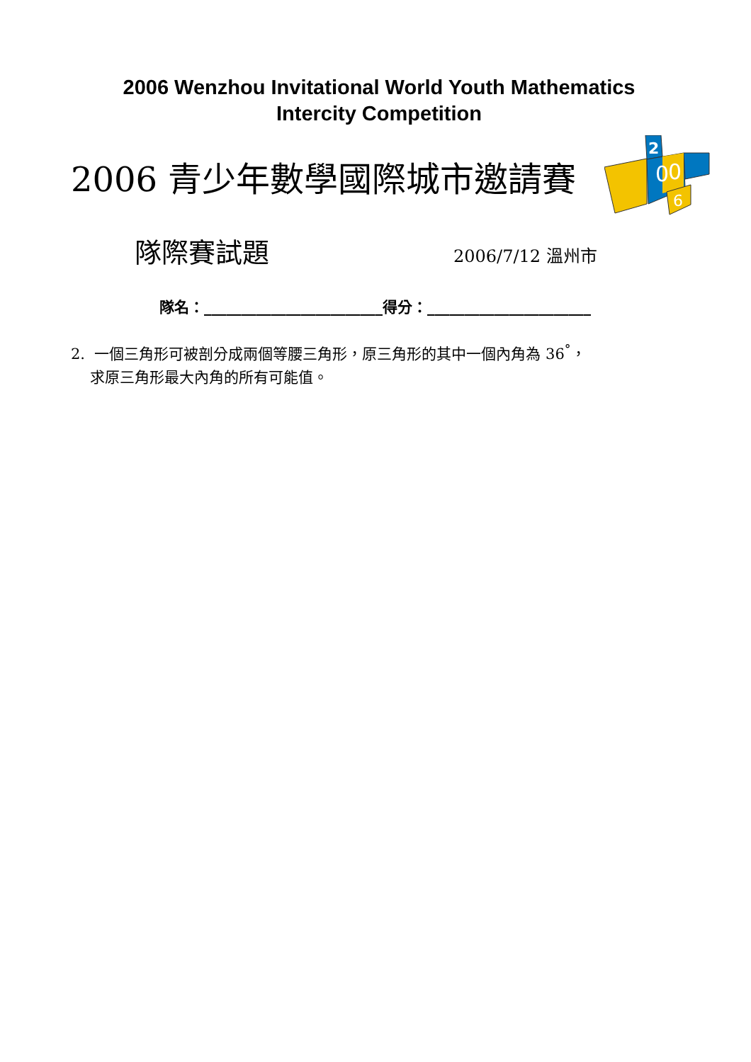2006 Wenzhou Invitational World Youth Mathematics
Intercity Competition
2006 青少年數學國際城市邀請賽
2
0
0
6
隊際賽試題 2006/7/12 溫州市
隊名：________________________得分：______________________
2. 一個三角形可被剖分成兩個等腰三角形，原三角形的其中一個內角為 36<sup>°</sup>，
求原三角形最大內角的所有可能值。